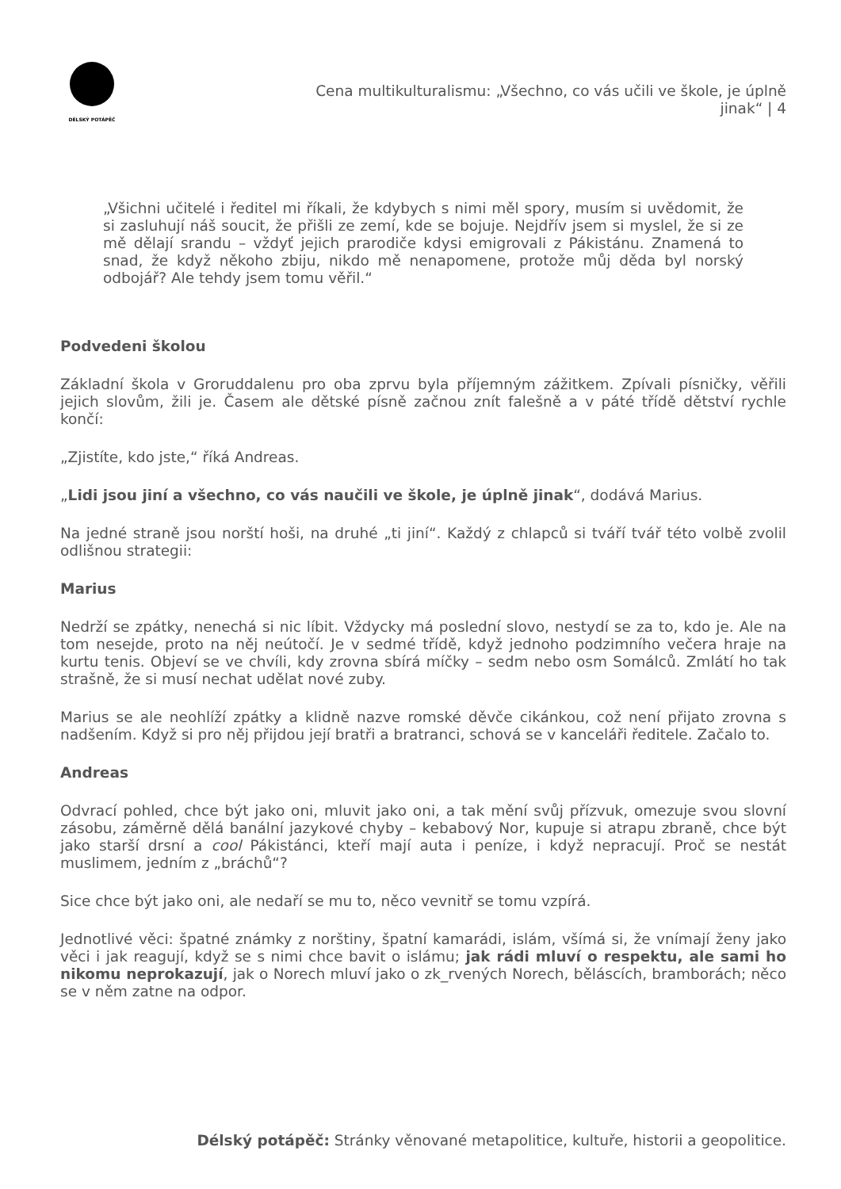DÉLSKÝ POTÁPĚČ
Cena multikulturalismu: „Všechno, co vás učili ve škole, je úplně
jinak“ | 4
„Všichni učitelé i ředitel mi říkali, že kdybych s nimi měl spory, musím si uvědomit, že si zasluhují náš soucit, že přišli ze zemí, kde se bojuje. Nejdřív jsem si myslel, že si ze mě dělají srandu – vždyť jejich prarodiče kdysi emigrovali z Pákistánu. Znamená to snad, že když někoho zbiju, nikdo mě nenapomene, protože můj děda byl norský odbojář? Ale tehdy jsem tomu věřil.“
Podvedeni školou
Základní škola v Groruddalenu pro oba zprvu byla příjemným zážitkem. Zpívali písničky, věřili jejich slovům, žili je. Časem ale dětské písně začnou znít falešně a v páté třídě dětství rychle končí:
„Zjistíte, kdo jste,“ říká Andreas.
„Lidi jsou jiní a všechno, co vás naučili ve škole, je úplně jinak“, dodává Marius.
Na jedné straně jsou norští hoši, na druhé „ti jiní“. Každý z chlapců si tváří tvář této volbě zvolil odlišnou strategii:
Marius
Nedrží se zpátky, nenechá si nic líbit. Vždycky má poslední slovo, nestydí se za to, kdo je. Ale na tom nesejde, proto na něj neútočí. Je v sedmé třídě, když jednoho podzimního večera hraje na kurtu tenis. Objeví se ve chvíli, kdy zrovna sbírá míčky – sedm nebo osm Somálců. Zmlátí ho tak strašně, že si musí nechat udělat nové zuby.
Marius se ale neohlíží zpátky a klidně nazve romské děvče cikánkou, což není přijato zrovna s nadšením. Když si pro něj přijdou její bratři a bratranci, schová se v kanceláři ředitele. Začalo to.
Andreas
Odvrací pohled, chce být jako oni, mluvit jako oni, a tak mění svůj přízvuk, omezuje svou slovní zásobu, záměrně dělá banální jazykové chyby – kebabový Nor, kupuje si atrapu zbraně, chce být jako starší drsní a cool Pákistánci, kteří mají auta i peníze, i když nepracují. Proč se nestát muslimem, jedním z „bráchů“?
Sice chce být jako oni, ale nedaří se mu to, něco vevnitř se tomu vzpírá.
Jednotlivé věci: špatné známky z norštiny, špatní kamarádi, islám, všímá si, že vnímají ženy jako věci i jak reagují, když se s nimi chce bavit o islámu; jak rádi mluví o respektu, ale sami ho nikomu neprokazují, jak o Norech mluví jako o zk_rvených Norech, běláscích, bramborách; něco se v něm zatne na odpor.
Délský potápěč: Stránky věnované metapolitice, kultuře, historii a geopolitice.